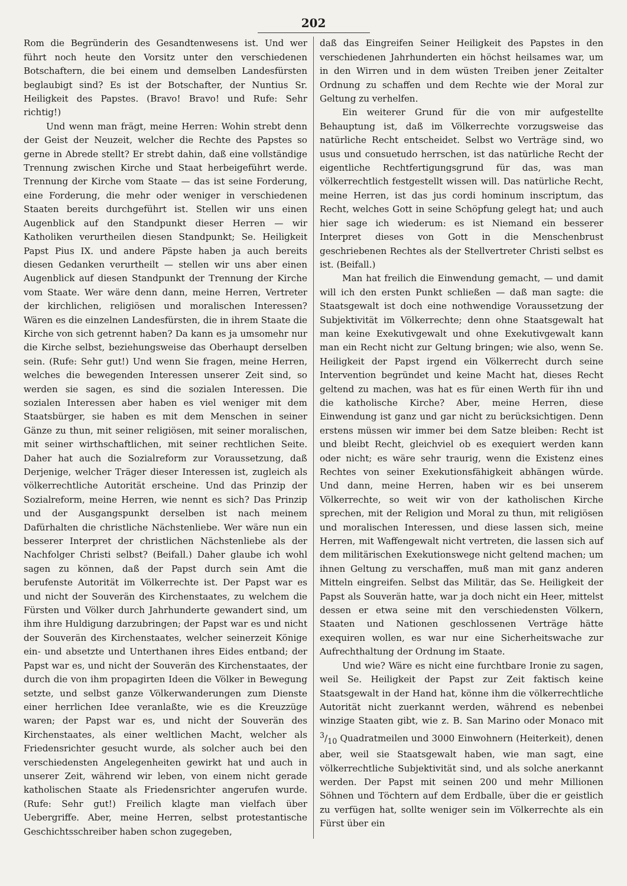202
Rom die Begründerin des Gesandtenwesens ist. Und wer führt noch heute den Vorsitz unter den verschiedenen Botschaftern, die bei einem und demselben Landesfürsten beglaubigt sind? Es ist der Botschafter, der Nuntius Sr. Heiligkeit des Papstes. (Bravo! Bravo! und Rufe: Sehr richtig!)
Und wenn man frägt, meine Herren: Wohin strebt denn der Geist der Neuzeit, welcher die Rechte des Papstes so gerne in Abrede stellt? Er strebt dahin, daß eine vollständige Trennung zwischen Kirche und Staat herbeigeführt werde. Trennung der Kirche vom Staate — das ist seine Forderung, eine Forderung, die mehr oder weniger in verschiedenen Staaten bereits durchgeführt ist. Stellen wir uns einen Augenblick auf den Standpunkt dieser Herren — wir Katholiken verurtheilen diesen Standpunkt; Se. Heiligkeit Papst Pius IX. und andere Päpste haben ja auch bereits diesen Gedanken verurtheilt — stellen wir uns aber einen Augenblick auf diesen Standpunkt der Trennung der Kirche vom Staate. Wer wäre denn dann, meine Herren, Vertreter der kirchlichen, religiösen und moralischen Interessen? Wären es die einzelnen Landesfürsten, die in ihrem Staate die Kirche von sich getrennt haben? Da kann es ja umsomehr nur die Kirche selbst, beziehungsweise das Oberhaupt derselben sein. (Rufe: Sehr gut!) Und wenn Sie fragen, meine Herren, welches die bewegenden Interessen unserer Zeit sind, so werden sie sagen, es sind die sozialen Interessen. Die sozialen Interessen aber haben es viel weniger mit dem Staatsbürger, sie haben es mit dem Menschen in seiner Gänze zu thun, mit seiner religiösen, mit seiner moralischen, mit seiner wirthschaftlichen, mit seiner rechtlichen Seite. Daher hat auch die Sozialreform zur Voraussetzung, daß Derjenige, welcher Träger dieser Interessen ist, zugleich als völkerrechtliche Autorität erscheine. Und das Prinzip der Sozialreform, meine Herren, wie nennt es sich? Das Prinzip und der Ausgangspunkt derselben ist nach meinem Dafürhalten die christliche Nächstenliebe. Wer wäre nun ein besserer Interpret der christlichen Nächstenliebe als der Nachfolger Christi selbst? (Beifall.) Daher glaube ich wohl sagen zu können, daß der Papst durch sein Amt die berufenste Autorität im Völkerrechte ist. Der Papst war es und nicht der Souverän des Kirchenstaates, zu welchem die Fürsten und Völker durch Jahrhunderte gewandert sind, um ihm ihre Huldigung darzubringen; der Papst war es und nicht der Souverän des Kirchenstaates, welcher seinerzeit Könige ein- und absetzte und Unterthanen ihres Eides entband; der Papst war es, und nicht der Souverän des Kirchenstaates, der durch die von ihm propagirten Ideen die Völker in Bewegung setzte, und selbst ganze Völkerwanderungen zum Dienste einer herrlichen Idee veranlaßte, wie es die Kreuzzüge waren; der Papst war es, und nicht der Souverän des Kirchenstaates, als einer weltlichen Macht, welcher als Friedensrichter gesucht wurde, als solcher auch bei den verschiedensten Angelegenheiten gewirkt hat und auch in unserer Zeit, während wir leben, von einem nicht gerade katholischen Staate als Friedensrichter angerufen wurde. (Rufe: Sehr gut!) Freilich klagte man vielfach über Uebergriffe. Aber, meine Herren, selbst protestantische Geschichtsschreiber haben schon zugegeben,
daß das Eingreifen Seiner Heiligkeit des Papstes in den verschiedenen Jahrhunderten ein höchst heilsames war, um in den Wirren und in dem wüsten Treiben jener Zeitalter Ordnung zu schaffen und dem Rechte wie der Moral zur Geltung zu verhelfen.
Ein weiterer Grund für die von mir aufgestellte Behauptung ist, daß im Völkerrechte vorzugsweise das natürliche Recht entscheidet. Selbst wo Verträge sind, wo usus und consuetudo herrschen, ist das natürliche Recht der eigentliche Rechtfertigungsgrund für das, was man völkerrechtlich festgestellt wissen will. Das natürliche Recht, meine Herren, ist das jus cordi hominum inscriptum, das Recht, welches Gott in seine Schöpfung gelegt hat; und auch hier sage ich wiederum: es ist Niemand ein besserer Interpret dieses von Gott in die Menschenbrust geschriebenen Rechtes als der Stellvertreter Christi selbst es ist. (Beifall.)
Man hat freilich die Einwendung gemacht, — und damit will ich den ersten Punkt schließen — daß man sagte: die Staatsgewalt ist doch eine nothwendige Voraussetzung der Subjektivität im Völkerrechte; denn ohne Staatsgewalt hat man keine Exekutivgewalt und ohne Exekutivgewalt kann man ein Recht nicht zur Geltung bringen; wie also, wenn Se. Heiligkeit der Papst irgend ein Völkerrecht durch seine Intervention begründet und keine Macht hat, dieses Recht geltend zu machen, was hat es für einen Werth für ihn und die katholische Kirche? Aber, meine Herren, diese Einwendung ist ganz und gar nicht zu berücksichtigen. Denn erstens müssen wir immer bei dem Satze bleiben: Recht ist und bleibt Recht, gleichviel ob es exequiert werden kann oder nicht; es wäre sehr traurig, wenn die Existenz eines Rechtes von seiner Exekutionsfähigkeit abhängen würde. Und dann, meine Herren, haben wir es bei unserem Völkerrechte, so weit wir von der katholischen Kirche sprechen, mit der Religion und Moral zu thun, mit religiösen und moralischen Interessen, und diese lassen sich, meine Herren, mit Waffengewalt nicht vertreten, die lassen sich auf dem militärischen Exekutionswege nicht geltend machen; um ihnen Geltung zu verschaffen, muß man mit ganz anderen Mitteln eingreifen. Selbst das Militär, das Se. Heiligkeit der Papst als Souverän hatte, war ja doch nicht ein Heer, mittelst dessen er etwa seine mit den verschiedensten Völkern, Staaten und Nationen geschlossenen Verträge hätte exequiren wollen, es war nur eine Sicherheitswache zur Aufrechthaltung der Ordnung im Staate.
Und wie? Wäre es nicht eine furchtbare Ironie zu sagen, weil Se. Heiligkeit der Papst zur Zeit faktisch keine Staatsgewalt in der Hand hat, könne ihm die völkerrechtliche Autorität nicht zuerkannt werden, während es nebenbei winzige Staaten gibt, wie z. B. San Marino oder Monaco mit 3/10 Quadratmeilen und 3000 Einwohnern (Heiterkeit), denen aber, weil sie Staatsgewalt haben, wie man sagt, eine völkerrechtliche Subjektivität sind, und als solche anerkannt werden. Der Papst mit seinen 200 und mehr Millionen Söhnen und Töchtern auf dem Erdballe, über die er geistlich zu verfügen hat, sollte weniger sein im Völkerrechte als ein Fürst über ein